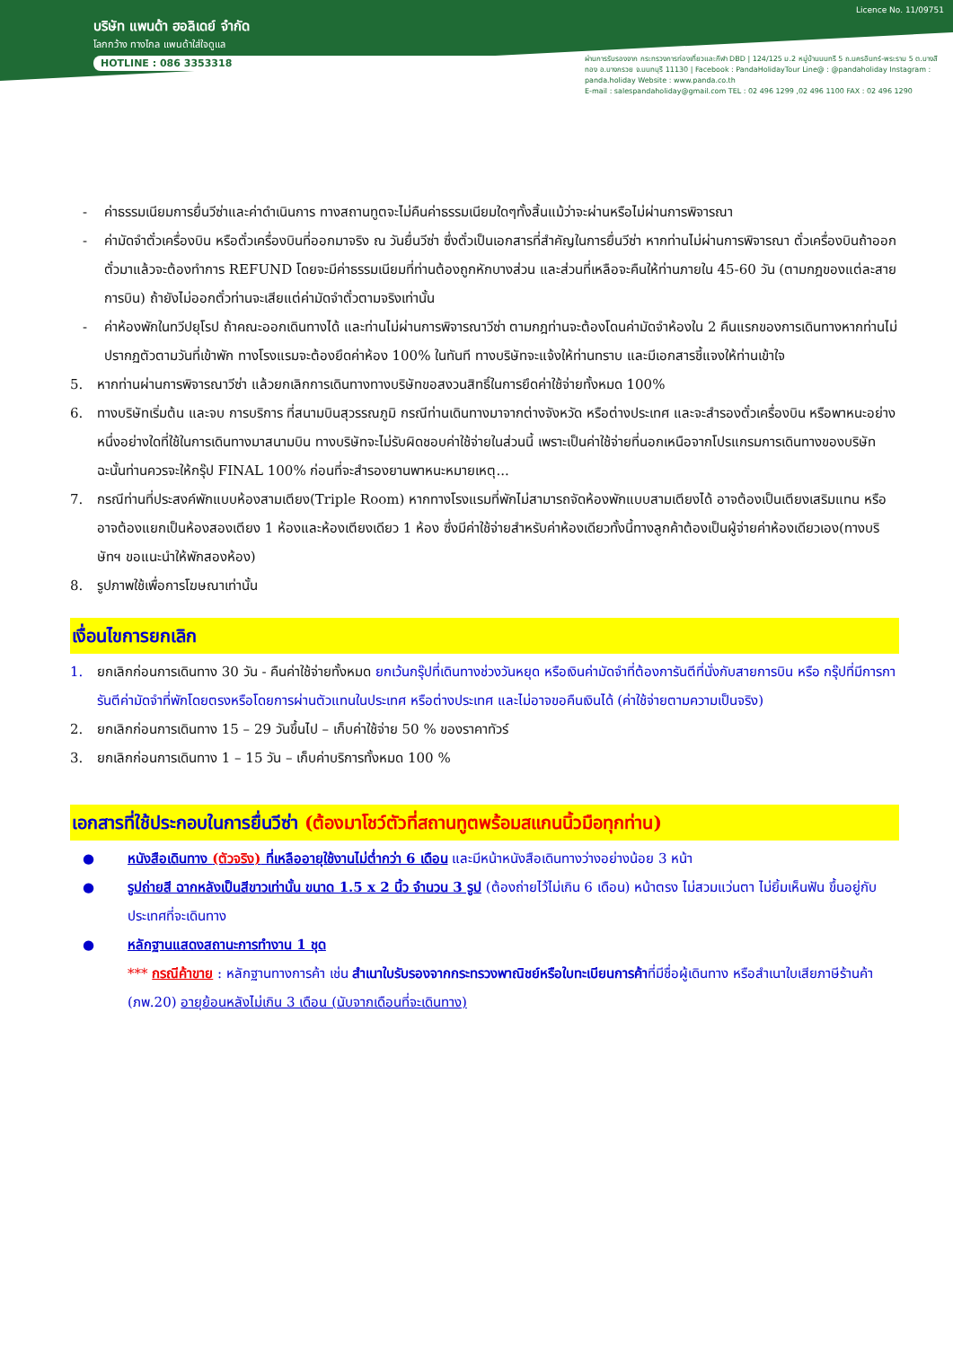Licence No. 11/09751
บริษัท แพนด้า ฮอลิเดย์ จำกัด
โลกกว้าง ทางไกล แพนด้าใส่ใจดูแล
HOTLINE : 086 3353318
ผ่านการรับรองจาก กระทรวงการท่องเที่ยวและกีฬา DBD | 124/125 ม.2 หมู่บ้านนนทรี 5 ถ.นครอินทร์-พระราม 5 ต.บางสีทอง อ.บางกรวย จ.นนทบุรี 11130 | Facebook : PandaHolidayTour Line@ : @pandaholiday Instagram : panda.holiday Website : www.panda.co.th
E-mail : salespandaholiday@gmail.com TEL : 02 496 1299 ,02 496 1100 FAX : 02 496 1290
- ค่าธรรมเนียมการยื่นวีซ่าและค่าดำเนินการ ทางสถานทูตจะไม่คืนค่าธรรมเนียมใดๆทั้งสิ้นแม้ว่าจะผ่านหรือไม่ผ่านการพิจารณา
- ค่ามัดจำตั๋วเครื่องบิน หรือตั๋วเครื่องบินที่ออกมาจริง ณ วันยื่นวีซ่า ซึ่งตั๋วเป็นเอกสารที่สำคัญในการยื่นวีซ่า หากท่านไม่ผ่านการพิจารณา ตั๋วเครื่องบินถ้าออกตั๋วมาแล้วจะต้องทำการ REFUND โดยจะมีค่าธรรมเนียมที่ท่านต้องถูกหักบางส่วน และส่วนที่เหลือจะคืนให้ท่านภายใน 45-60 วัน (ตามกฎของแต่ละสายการบิน) ถ้ายังไม่ออกตั๋วท่านจะเสียแต่ค่ามัดจำตั๋วตามจริงเท่านั้น
- ค่าห้องพักในทวีปยุโรป ถ้าคณะออกเดินทางได้ และท่านไม่ผ่านการพิจารณาวีซ่า ตามกฎท่านจะต้องโดนค่ามัดจำห้องใน 2 คืนแรกของการเดินทางหากท่านไม่ปรากฏตัวตามวันที่เข้าพัก ทางโรงแรมจะต้องยึดค่าห้อง 100% ในทันที ทางบริษัทจะแจ้งให้ท่านทราบ และมีเอกสารชี้แจงให้ท่านเข้าใจ
5. หากท่านผ่านการพิจารณาวีซ่า แล้วยกเลิกการเดินทางทางบริษัทขอสงวนสิทธิ์ในการยึดค่าใช้จ่ายทั้งหมด 100%
6. ทางบริษัทเริ่มต้น และจบ การบริการ ที่สนามบินสุวรรณภูมิ กรณีท่านเดินทางมาจากต่างจังหวัด หรือต่างประเทศ และจะสำรองตั๋วเครื่องบิน หรือพาหนะอย่างหนึ่งอย่างใดที่ใช้ในการเดินทางมาสนามบิน ทางบริษัทจะไม่รับผิดชอบค่าใช้จ่ายในส่วนนี้ เพราะเป็นค่าใช้จ่ายที่นอกเหนือจากโปรแกรมการเดินทางของบริษัท ฉะนั้นท่านควรจะให้กรุ๊ป FINAL 100% ก่อนที่จะสำรองยานพาหนะหมายเหตุ...
7. กรณีท่านที่ประสงค์พักแบบห้องสามเตียง(Triple Room) หากทางโรงแรมที่พักไม่สามารถจัดห้องพักแบบสามเตียงได้ อาจต้องเป็นเตียงเสริมแทน หรือ อาจต้องแยกเป็นห้องสองเตียง 1 ห้องและห้องเตียงเดียว 1 ห้อง ซึ่งมีค่าใช้จ่ายสำหรับค่าห้องเดียวทั้งนี้ทางลูกค้าต้องเป็นผู้จ่ายค่าห้องเดียวเอง(ทางบริษัทฯ ขอแนะนำให้พักสองห้อง)
8. รูปภาพใช้เพื่อการโฆษณาเท่านั้น
เงื่อนไขการยกเลิก
1. ยกเลิกก่อนการเดินทาง 30 วัน - คืนค่าใช้จ่ายทั้งหมด ยกเว้นกรุ๊ปที่เดินทางช่วงวันหยุด หรือเงินค่ามัดจำที่ต้องการันตีที่นั่งกับสายการบิน หรือ กรุ๊ปที่มีการการันตีค่ามัดจำที่พักโดยตรงหรือโดยการผ่านตัวแทนในประเทศ หรือต่างประเทศ และไม่อาจขอคืนเงินได้ (ค่าใช้จ่ายตามความเป็นจริง)
2. ยกเลิกก่อนการเดินทาง 15 – 29 วันขึ้นไป – เก็บค่าใช้จ่าย 50 % ของราคาทัวร์
3. ยกเลิกก่อนการเดินทาง 1 – 15 วัน – เก็บค่าบริการทั้งหมด 100 %
เอกสารที่ใช้ประกอบในการยื่นวีซ่า (ต้องมาโชว์ตัวที่สถานทูตพร้อมสแกนนิ้วมือทุกท่าน)
● หนังสือเดินทาง (ตัวจริง) ที่เหลืออายุใช้งานไม่ต่ำกว่า 6 เดือน และมีหน้าหนังสือเดินทางว่างอย่างน้อย 3 หน้า
● รูปถ่ายสี ฉากหลังเป็นสีขาวเท่านั้น ขนาด 1.5 x 2 นิ้ว จำนวน 3 รูป (ต้องถ่ายไว้ไม่เกิน 6 เดือน) หน้าตรง ไม่สวมแว่นตา ไม่ยิ้มเห็นฟัน ขึ้นอยู่กับประเทศที่จะเดินทาง
● หลักฐานแสดงสถานะการทำงาน 1 ชุด
*** กรณีค้าขาย : หลักฐานทางการค้า เช่น สำเนาใบรับรองจากกระทรวงพาณิชย์หรือใบทะเบียนการค้าที่มีชื่อผู้เดินทาง หรือสำเนาใบเสียภาษีร้านค้า (ภพ.20) อายุย้อนหลังไม่เกิน 3 เดือน (นับจากเดือนที่จะเดินทาง)